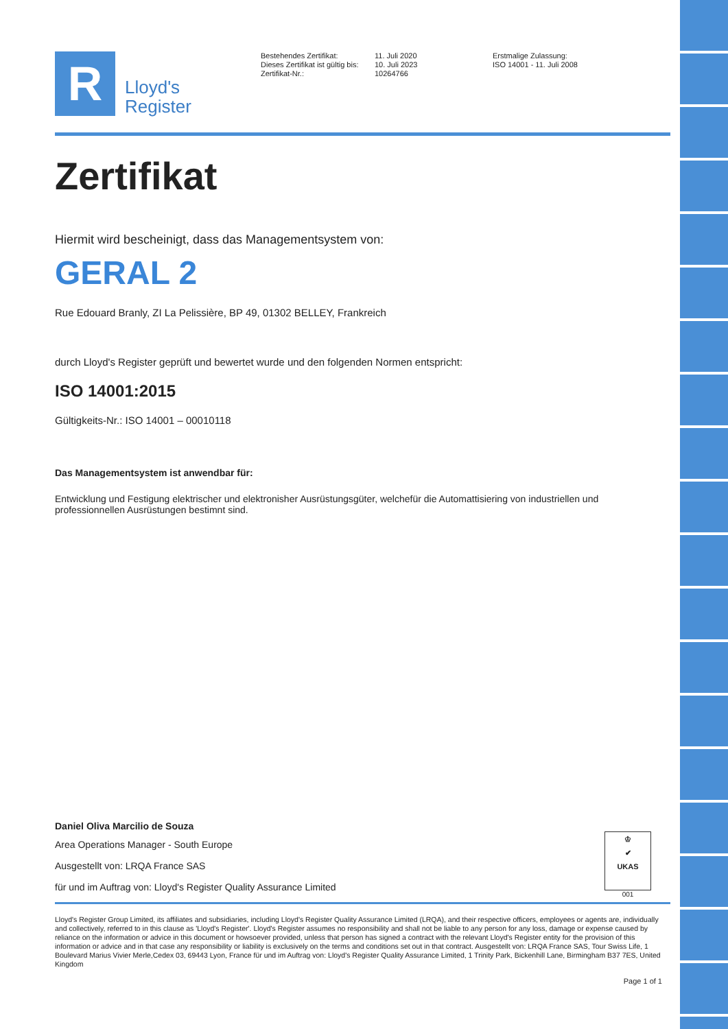R
Lloyd's
Register
Bestehendes Zertifikat:
Dieses Zertifikat ist gültig bis:
Zertifikat-Nr.:
11. Juli 2020
10. Juli 2023
10264766
Erstmalige Zulassung:
ISO 14001 - 11. Juli 2008
Zertifikat
Hiermit wird bescheinigt, dass das Managementsystem von:
GERAL 2
Rue Edouard Branly, ZI La Pelissière, BP 49, 01302 BELLEY, Frankreich
durch Lloyd's Register geprüft und bewertet wurde und den folgenden Normen entspricht:
ISO 14001:2015
Gültigkeits-Nr.: ISO 14001 – 00010118
Das Managementsystem ist anwendbar für:
Entwicklung und Festigung elektrischer und elektronisher Ausrüstungsgüter, welchefür die Automattisiering von industriellen und professionnellen Ausrüstungen bestimnt sind.
Daniel Oliva Marcilio de Souza
Area Operations Manager - South Europe
Ausgestellt von: LRQA France SAS
für und im Auftrag von: Lloyd's Register Quality Assurance Limited
♔
✔
UKAS
001
Lloyd's Register Group Limited, its affiliates and subsidiaries, including Lloyd's Register Quality Assurance Limited (LRQA), and their respective officers, employees or agents are, individually and collectively, referred to in this clause as 'Lloyd's Register'. Lloyd's Register assumes no responsibility and shall not be liable to any person for any loss, damage or expense caused by reliance on the information or advice in this document or howsoever provided, unless that person has signed a contract with the relevant Lloyd's Register entity for the provision of this information or advice and in that case any responsibility or liability is exclusively on the terms and conditions set out in that contract. Ausgestellt von: LRQA France SAS, Tour Swiss Life, 1 Boulevard Marius Vivier Merle,Cedex 03, 69443 Lyon, France für und im Auftrag von: Lloyd's Register Quality Assurance Limited, 1 Trinity Park, Bickenhill Lane, Birmingham B37 7ES, United Kingdom
Page 1 of 1